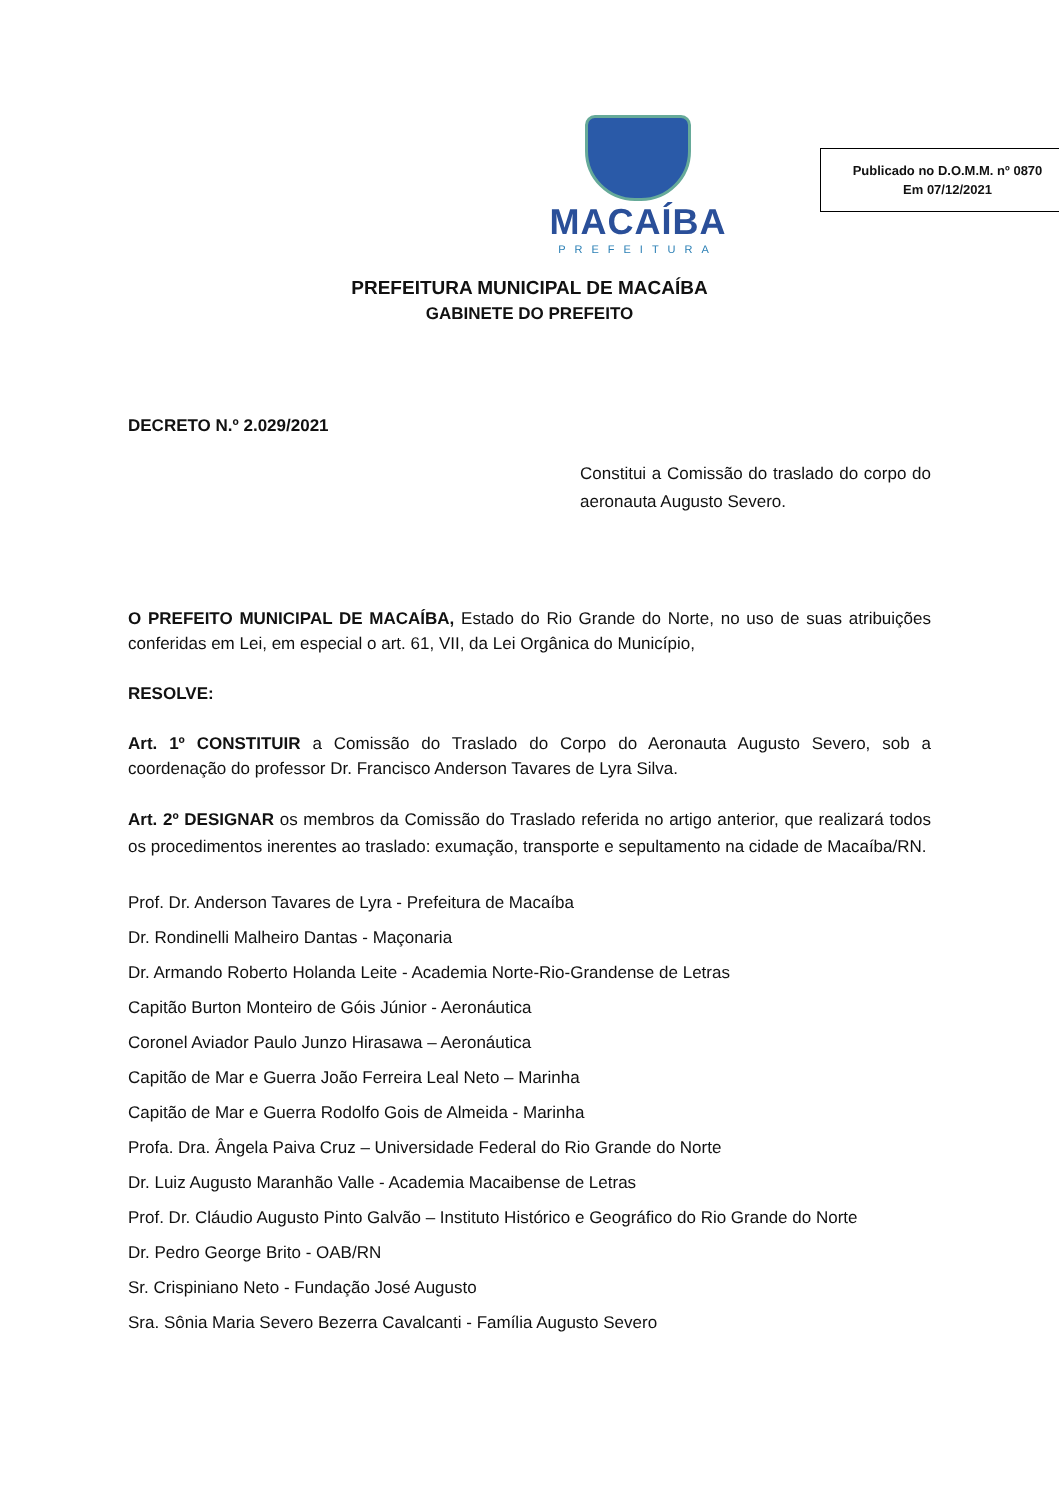MACAÍBA
PREFEITURA
Publicado no D.O.M.M. nº 0870
Em 07/12/2021
PREFEITURA MUNICIPAL DE MACAÍBA
GABINETE DO PREFEITO
DECRETO N.º 2.029/2021
Constitui a Comissão do traslado do corpo do aeronauta Augusto Severo.
O PREFEITO MUNICIPAL DE MACAÍBA, Estado do Rio Grande do Norte, no uso de suas atribuições conferidas em Lei, em especial o art. 61, VII, da Lei Orgânica do Município,
RESOLVE:
Art. 1º CONSTITUIR a Comissão do Traslado do Corpo do Aeronauta Augusto Severo, sob a coordenação do professor Dr. Francisco Anderson Tavares de Lyra Silva.
Art. 2º DESIGNAR os membros da Comissão do Traslado referida no artigo anterior, que realizará todos os procedimentos inerentes ao traslado: exumação, transporte e sepultamento na cidade de Macaíba/RN.
Prof. Dr. Anderson Tavares de Lyra - Prefeitura de Macaíba
Dr. Rondinelli Malheiro Dantas - Maçonaria
Dr. Armando Roberto Holanda Leite - Academia Norte-Rio-Grandense de Letras
Capitão Burton Monteiro de Góis Júnior - Aeronáutica
Coronel Aviador Paulo Junzo Hirasawa – Aeronáutica
Capitão de Mar e Guerra João Ferreira Leal Neto – Marinha
Capitão de Mar e Guerra Rodolfo Gois de Almeida - Marinha
Profa. Dra. Ângela Paiva Cruz – Universidade Federal do Rio Grande do Norte
Dr. Luiz Augusto Maranhão Valle - Academia Macaibense de Letras
Prof. Dr. Cláudio Augusto Pinto Galvão – Instituto Histórico e Geográfico do Rio Grande do Norte
Dr. Pedro George Brito - OAB/RN
Sr. Crispiniano Neto - Fundação José Augusto
Sra. Sônia Maria Severo Bezerra Cavalcanti - Família Augusto Severo